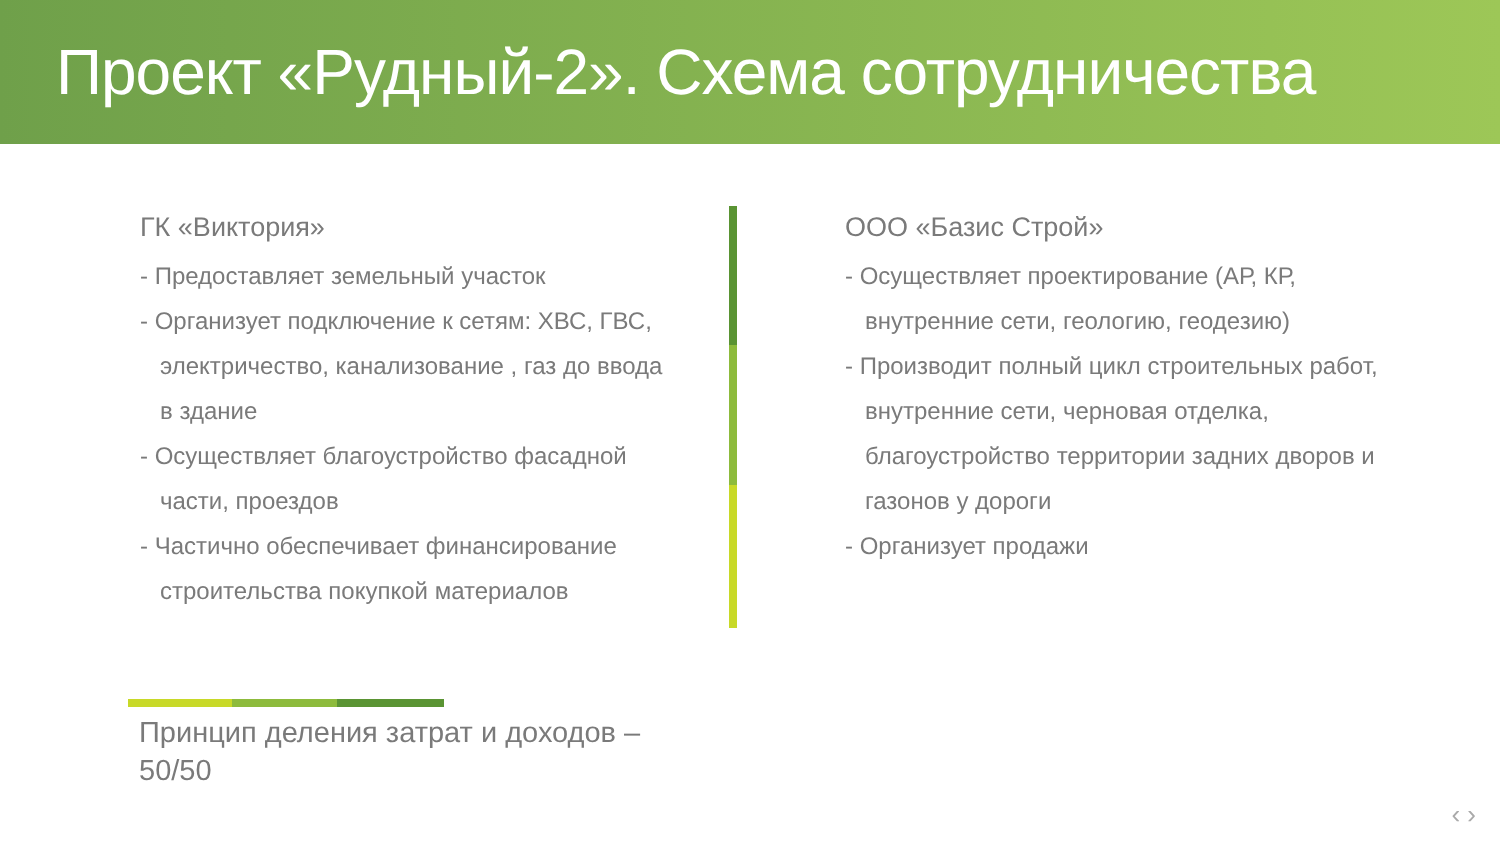Проект «Рудный-2». Схема сотрудничества
ГК «Виктория»
- Предоставляет земельный участок
- Организует подключение к сетям: ХВС, ГВС, электричество, канализование , газ до ввода в здание
- Осуществляет благоустройство фасадной части, проездов
- Частично обеспечивает финансирование строительства покупкой материалов
ООО «Базис Строй»
- Осуществляет проектирование (АР, КР, внутренние сети, геологию, геодезию)
- Производит полный цикл строительных работ, внутренние сети, черновая отделка, благоустройство территории задних дворов и газонов у дороги
- Организует продажи
Принцип деления затрат и доходов – 50/50
‹ ›